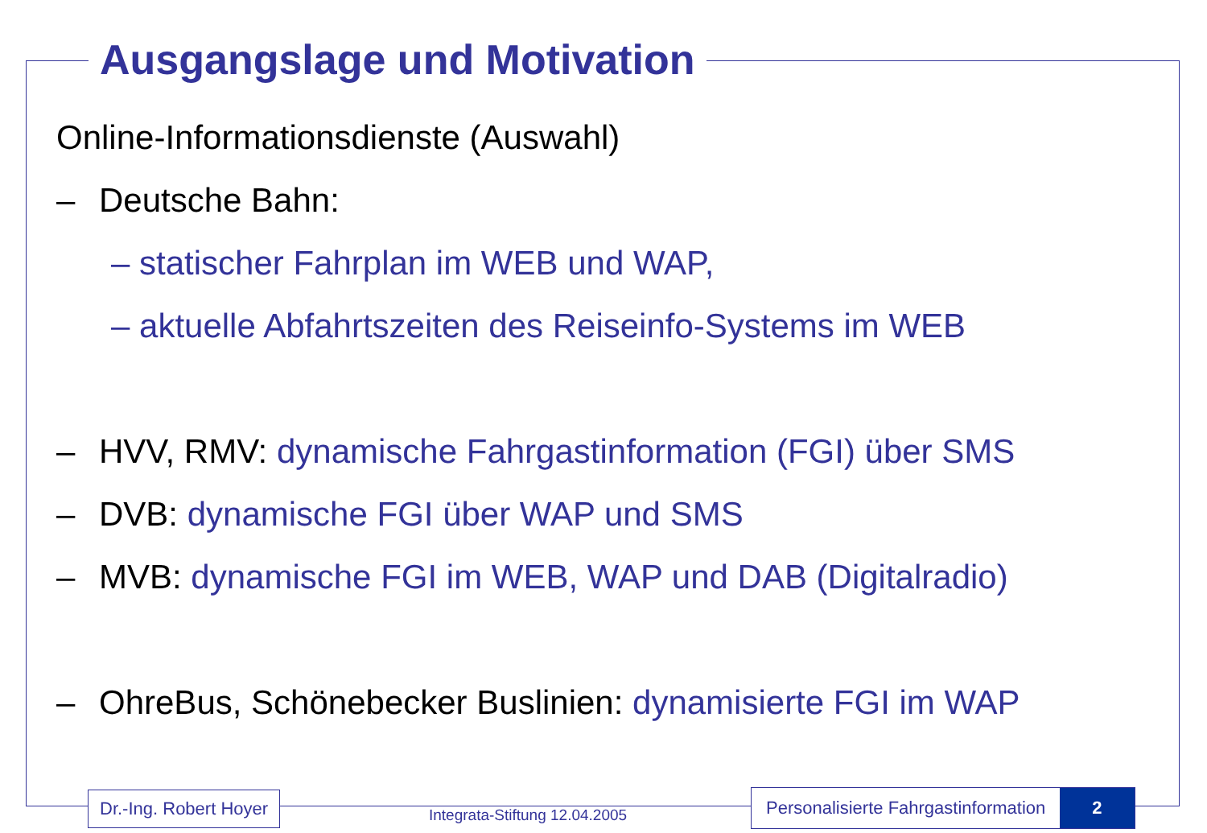Ausgangslage und Motivation
Online-Informationsdienste (Auswahl)
– Deutsche Bahn:
– statischer Fahrplan im WEB und WAP,
– aktuelle Abfahrtszeiten des Reiseinfo-Systems im WEB
– HVV, RMV: dynamische Fahrgastinformation (FGI) über SMS
– DVB: dynamische FGI über WAP und SMS
– MVB: dynamische FGI im WEB, WAP und DAB (Digitalradio)
– OhreBus, Schönebecker Buslinien: dynamisierte FGI im WAP
Dr.-Ing. Robert Hoyer
Integrata-Stiftung 12.04.2005
Personalisierte Fahrgastinformation 2